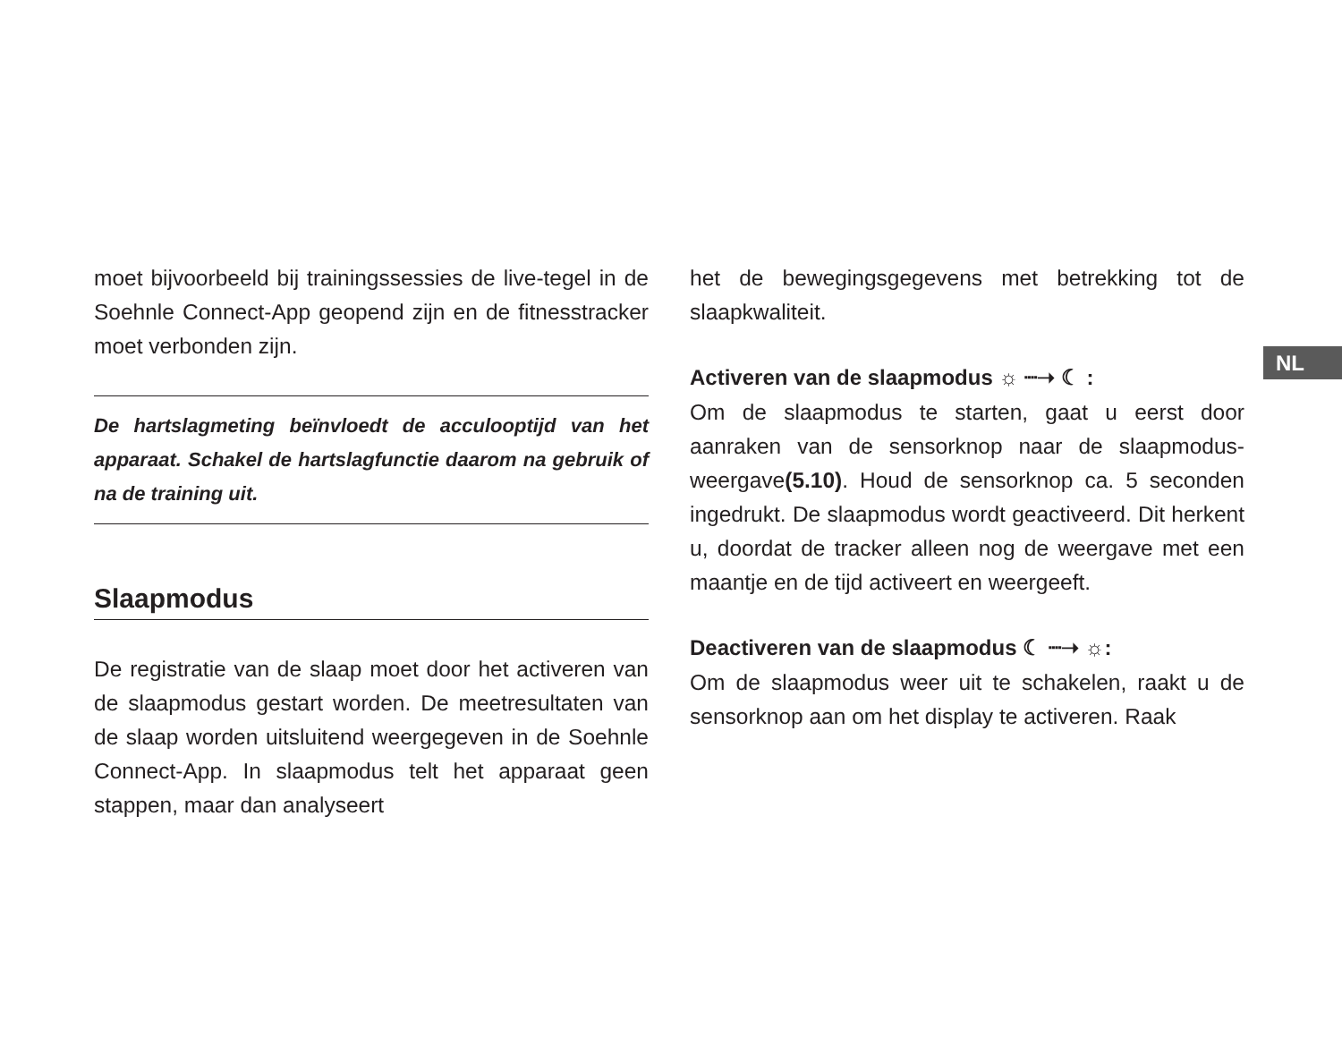NL
moet bijvoorbeeld bij trainingssessies de live-tegel in de Soehnle Connect-App geopend zijn en de fitnesstracker moet verbonden zijn.
De hartslagmeting beïnvloedt de acculooptijd van het apparaat. Schakel de hartslagfunctie daarom na gebruik of na de training uit.
Slaapmodus
De registratie van de slaap moet door het activeren van de slaapmodus gestart worden. De meetresultaten van de slaap worden uitsluitend weergegeven in de Soehnle Connect-App. In slaapmodus telt het apparaat geen stappen, maar dan analyseert
het de bewegingsgegevens met betrekking tot de slaapkwaliteit.
Activeren van de slaapmodus ☼ ┈➝ ☾ :
Om de slaapmodus te starten, gaat u eerst door aanraken van de sensorknop naar de slaapmodus-weergave(5.10). Houd de sensorknop ca. 5 seconden ingedrukt. De slaapmodus wordt geactiveerd. Dit herkent u, doordat de tracker alleen nog de weergave met een maantje en de tijd activeert en weergeeft.
Deactiveren van de slaapmodus ☾ ┈➝ ☼:
Om de slaapmodus weer uit te schakelen, raakt u de sensorknop aan om het display te activeren. Raak